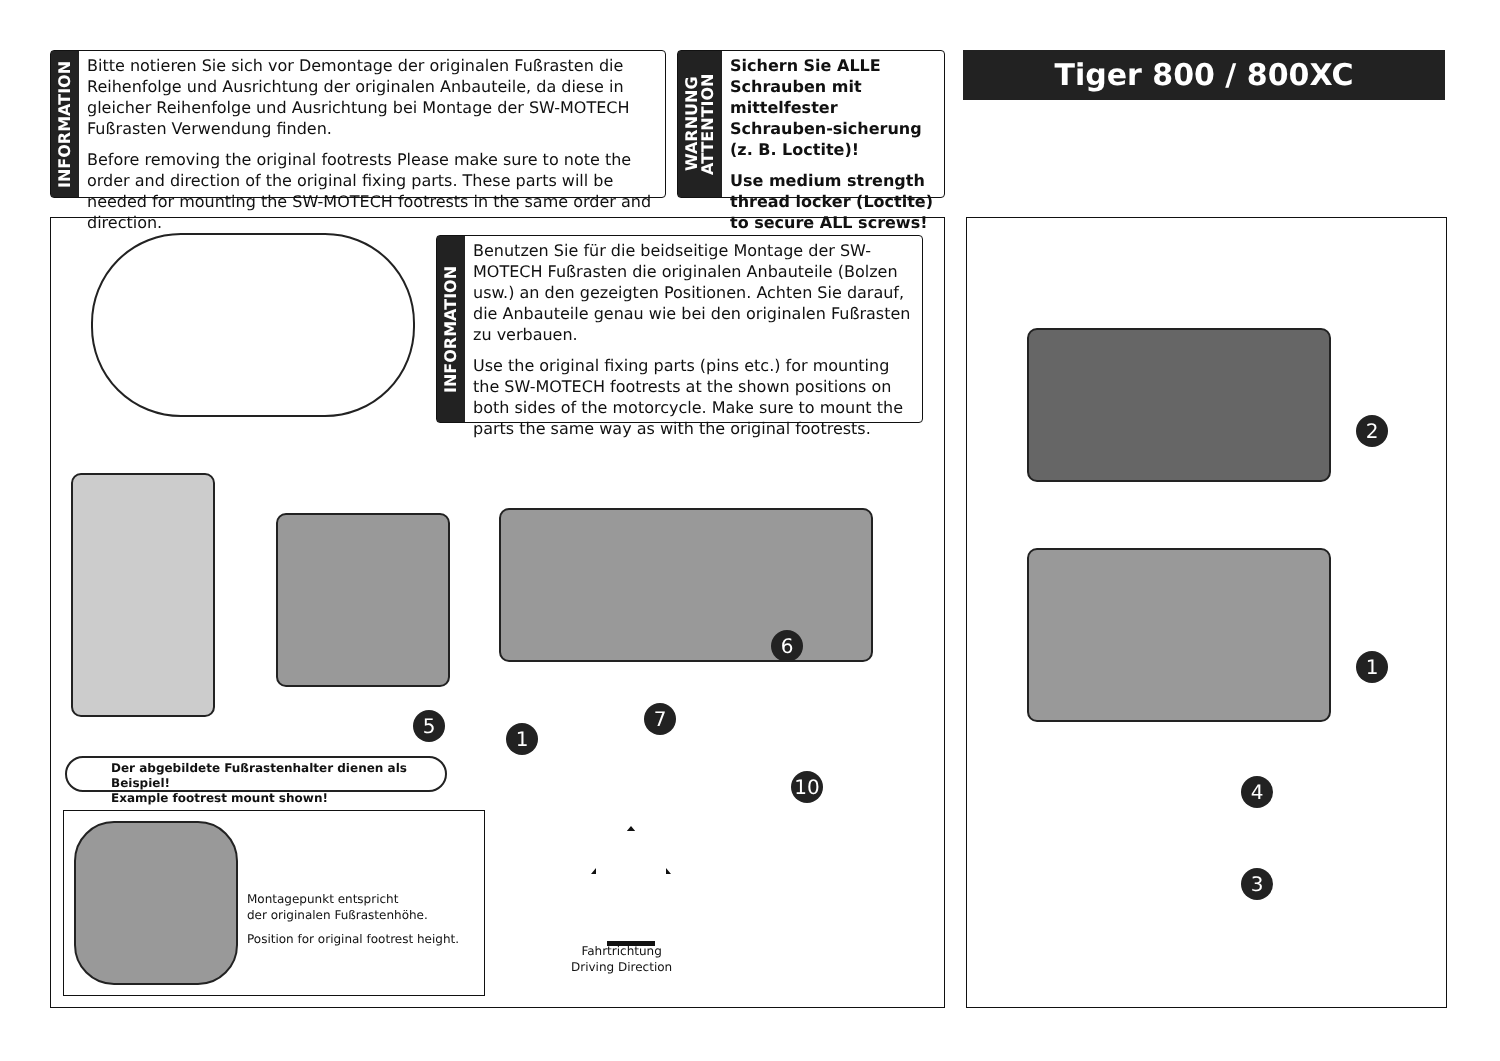INFORMATION
Bitte notieren Sie sich vor Demontage der originalen Fußrasten die Reihenfolge und Ausrichtung der originalen Anbauteile, da diese in gleicher Reihenfolge und Ausrichtung bei Montage der SW-MOTECH Fußrasten Verwendung finden.
Before removing the original footrests Please make sure to note the order and direction of the original fixing parts. These parts will be needed for mounting the SW-MOTECH footrests in the same order and direction.
WARNUNG
ATTENTION
Sichern Sie ALLE Schrauben mit mittelfester Schrauben-sicherung (z. B. Loctite)!
Use medium strength thread locker (Loctite) to secure ALL screws!
Tiger 800 / 800XC
INFORMATION
Benutzen Sie für die beidseitige Montage der SW-MOTECH Fußrasten die originalen Anbauteile (Bolzen usw.) an den gezeigten Positionen. Achten Sie darauf, die Anbauteile genau wie bei den originalen Fußrasten zu verbauen.
Use the original fixing parts (pins etc.) for mounting the SW-MOTECH footrests at the shown positions on both sides of the motorcycle. Make sure to mount the parts the same way as with the original footrests.
5
1
7
6
10
Der abgebildete Fußrastenhalter dienen als Beispiel!
Example footrest mount shown!
Montagepunkt entspricht
der originalen Fußrastenhöhe.
Position for original footrest height.
Fahrtrichtung
Driving Direction
2
1
4
3